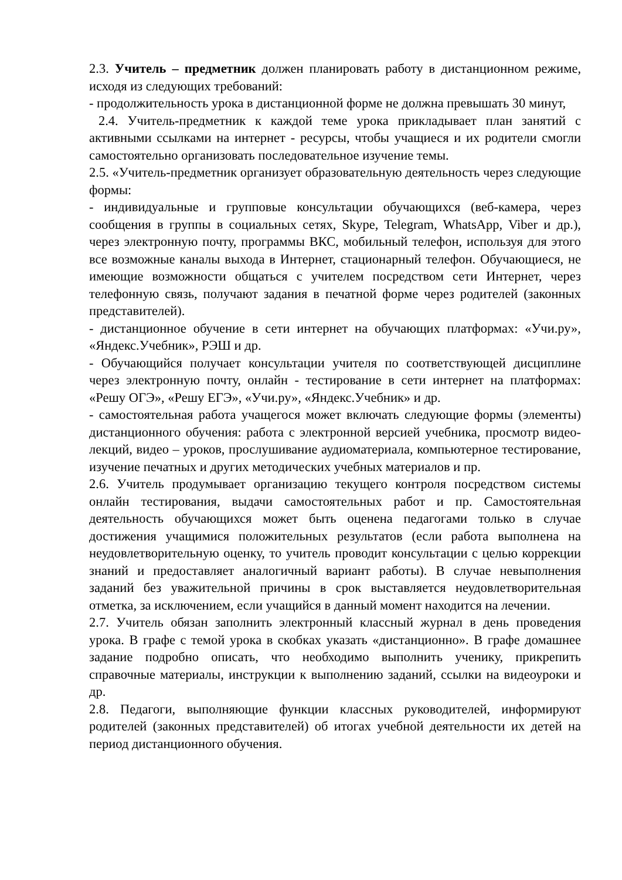2.3. Учитель – предметник должен планировать работу в дистанционном режиме, исходя из следующих требований:
- продолжительность урока в дистанционной форме не должна превышать 30 минут,
2.4. Учитель-предметник к каждой теме урока прикладывает план занятий с активными ссылками на интернет - ресурсы, чтобы учащиеся и их родители смогли самостоятельно организовать последовательное изучение темы.
2.5. «Учитель-предметник организует образовательную деятельность через следующие формы:
- индивидуальные и групповые консультации обучающихся (веб-камера, через сообщения в группы в социальных сетях, Skype, Telegram, WhatsApp, Viber и др.), через электронную почту, программы ВКС, мобильный телефон, используя для этого все возможные каналы выхода в Интернет, стационарный телефон. Обучающиеся, не имеющие возможности общаться с учителем посредством сети Интернет, через телефонную связь, получают задания в печатной форме через родителей (законных представителей).
- дистанционное обучение в сети интернет на обучающих платформах: «Учи.ру», «Яндекс.Учебник», РЭШ и др.
- Обучающийся получает консультации учителя по соответствующей дисциплине через электронную почту, онлайн - тестирование в сети интернет на платформах: «Решу ОГЭ», «Решу ЕГЭ», «Учи.ру», «Яндекс.Учебник» и др.
- самостоятельная работа учащегося может включать следующие формы (элементы) дистанционного обучения: работа с электронной версией учебника, просмотр видео-лекций, видео – уроков, прослушивание аудиоматериала, компьютерное тестирование, изучение печатных и других методических учебных материалов и пр.
2.6. Учитель продумывает организацию текущего контроля посредством системы онлайн тестирования, выдачи самостоятельных работ и пр. Самостоятельная деятельность обучающихся может быть оценена педагогами только в случае достижения учащимися положительных результатов (если работа выполнена на неудовлетворительную оценку, то учитель проводит консультации с целью коррекции знаний и предоставляет аналогичный вариант работы). В случае невыполнения заданий без уважительной причины в срок выставляется неудовлетворительная отметка, за исключением, если учащийся в данный момент находится на лечении.
2.7. Учитель обязан заполнить электронный классный журнал в день проведения урока. В графе с темой урока в скобках указать «дистанционно». В графе домашнее задание подробно описать, что необходимо выполнить ученику, прикрепить справочные материалы, инструкции к выполнению заданий, ссылки на видеоуроки и др.
2.8. Педагоги, выполняющие функции классных руководителей, информируют родителей (законных представителей) об итогах учебной деятельности их детей на период дистанционного обучения.